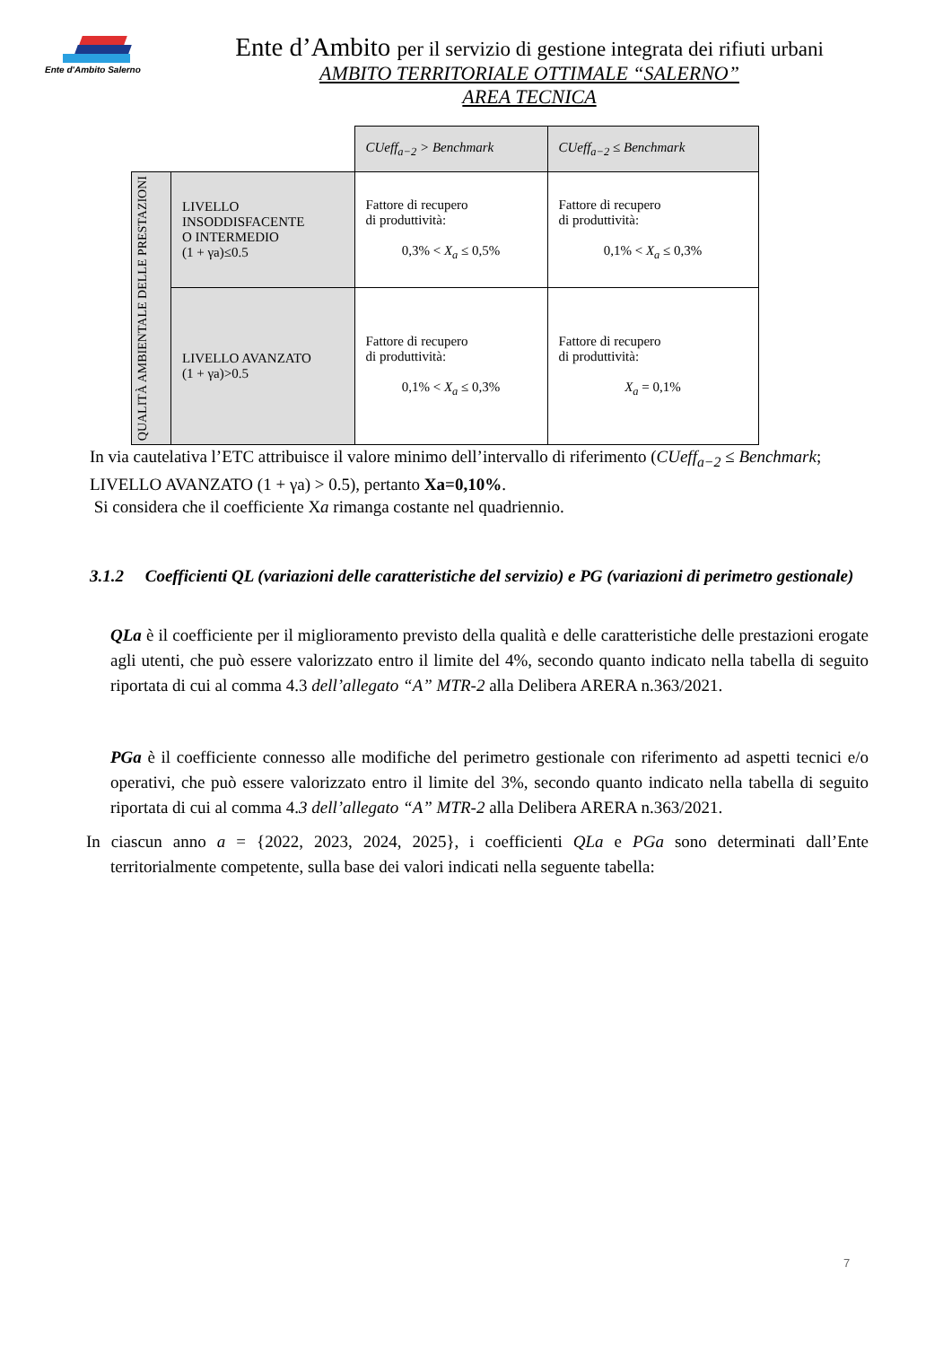Ente d'Ambito Salerno
Ente d’Ambito per il servizio di gestione integrata dei rifiuti urbani
AMBITO TERRITORIALE OTTIMALE “SALERNO”
AREA TECNICA
| | | CUeff<sub>a−2</sub> > Benchmark | CUeff<sub>a−2</sub> ≤ Benchmark |
| QUALITÀ AMBIENTALE DELLE PRESTAZIONI | LIVELLO INSODDISFACENTE O INTERMEDIO (1 + γa)≤0.5 | Fattore di recupero di produttività: 0,3% < X<sub>a</sub> ≤ 0,5% | Fattore di recupero di produttività: 0,1% < X<sub>a</sub> ≤ 0,3% |
| | LIVELLO AVANZATO (1 + γa)>0.5 | Fattore di recupero di produttività: 0,1% < X<sub>a</sub> ≤ 0,3% | Fattore di recupero di produttività: X<sub>a</sub> = 0,1% |
In via cautelativa l’ETC attribuisce il valore minimo dell’intervallo di riferimento (CUeff<sub>a−2</sub> ≤ Benchmark; LIVELLO AVANZATO (1 + γa) > 0.5), pertanto Xa=0,10%.
Si considera che il coefficiente Xa rimanga costante nel quadriennio.
3.1.2 Coefficienti QL (variazioni delle caratteristiche del servizio) e PG (variazioni di perimetro gestionale)
QLa è il coefficiente per il miglioramento previsto della qualità e delle caratteristiche delle prestazioni erogate agli utenti, che può essere valorizzato entro il limite del 4%, secondo quanto indicato nella tabella di seguito riportata di cui al comma 4.3 dell’allegato “A” MTR-2 alla Delibera ARERA n.363/2021.
PGa è il coefficiente connesso alle modifiche del perimetro gestionale con riferimento ad aspetti tecnici e/o operativi, che può essere valorizzato entro il limite del 3%, secondo quanto indicato nella tabella di seguito riportata di cui al comma 4.3 dell’allegato “A” MTR-2 alla Delibera ARERA n.363/2021.
In ciascun anno a = {2022, 2023, 2024, 2025}, i coefficienti QLa e PGa sono determinati dall’Ente territorialmente competente, sulla base dei valori indicati nella seguente tabella:
7